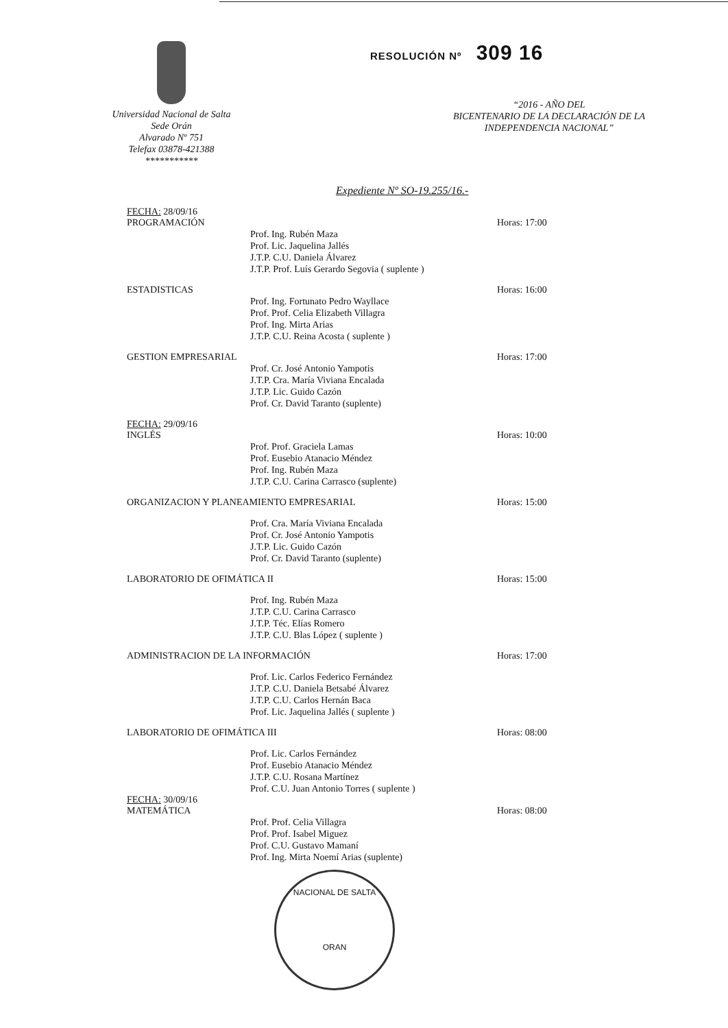Universidad Nacional de Salta
Sede Orán
Alvarado Nº 751
Telefax 03878-421388
***********
RESOLUCIÓN Nº 309 16
“2016 - AÑO DEL
BICENTENARIO DE LA DECLARACIÓN DE LA
INDEPENDENCIA NACIONAL”
Expediente Nº SO-19.255/16.-
FECHA: 28/09/16
PROGRAMACIÓN Horas: 17:00
Prof. Ing. Rubén Maza
Prof. Lic. Jaquelina Jallés
J.T.P. C.U. Daniela Álvarez
J.T.P. Prof. Luís Gerardo Segovia ( suplente )
ESTADISTICAS Horas: 16:00
Prof. Ing. Fortunato Pedro Wayllace
Prof. Prof. Celia Elizabeth Villagra
Prof. Ing. Mirta Arias
J.T.P. C.U. Reina Acosta ( suplente )
GESTION EMPRESARIAL Horas: 17:00
Prof. Cr. José Antonio Yampotis
J.T.P. Cra. María Viviana Encalada
J.T.P. Lic. Guido Cazón
Prof. Cr. David Taranto (suplente)
FECHA: 29/09/16
INGLÉS Horas: 10:00
Prof. Prof. Graciela Lamas
Prof. Eusebio Atanacio Méndez
Prof. Ing. Rubén Maza
J.T.P. C.U. Carina Carrasco (suplente)
ORGANIZACION Y PLANEAMIENTO EMPRESARIAL Horas: 15:00
Prof. Cra. María Viviana Encalada
Prof. Cr. José Antonio Yampotis
J.T.P. Lic. Guido Cazón
Prof. Cr. David Taranto (suplente)
LABORATORIO DE OFIMÁTICA II Horas: 15:00
Prof. Ing. Rubén Maza
J.T.P. C.U. Carina Carrasco
J.T.P. Téc. Elías Romero
J.T.P. C.U. Blas López ( suplente )
ADMINISTRACION DE LA INFORMACIÓN Horas: 17:00
Prof. Lic. Carlos Federico Fernández
J.T.P. C.U. Daniela Betsabé Álvarez
J.T.P. C.U. Carlos Hernán Baca
Prof. Lic. Jaquelina Jallés ( suplente )
LABORATORIO DE OFIMÁTICA III Horas: 08:00
Prof. Lic. Carlos Fernández
Prof. Eusebio Atanacio Méndez
J.T.P. C.U. Rosana Martínez
Prof. C.U. Juan Antonio Torres ( suplente )
FECHA: 30/09/16
MATEMÁTICA Horas: 08:00
Prof. Prof. Celia Villagra
Prof. Prof. Isabel Miguez
Prof. C.U. Gustavo Mamaní
Prof. Ing. Mirta Noemí Arias (suplente)
NACIONAL DE SALTA
ORAN